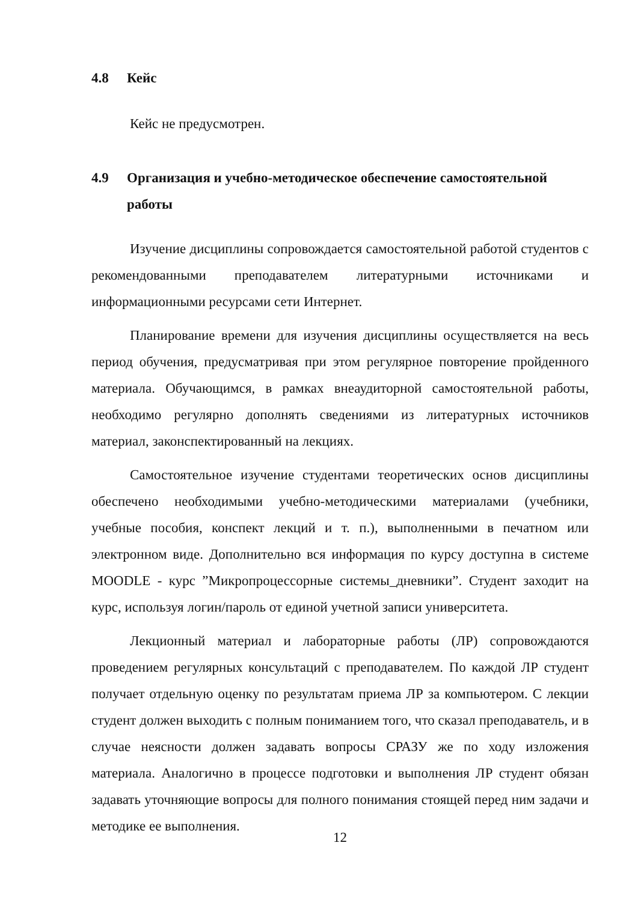4.8 Кейс
Кейс не предусмотрен.
4.9 Организация и учебно-методическое обеспечение самостоятельной работы
Изучение дисциплины сопровождается самостоятельной работой студентов с рекомендованными преподавателем литературными источниками и информационными ресурсами сети Интернет.
Планирование времени для изучения дисциплины осуществляется на весь период обучения, предусматривая при этом регулярное повторение пройденного материала. Обучающимся, в рамках внеаудиторной самостоятельной работы, необходимо регулярно дополнять сведениями из литературных источников материал, законспектированный на лекциях.
Самостоятельное изучение студентами теоретических основ дисциплины обеспечено необходимыми учебно-методическими материалами (учебники, учебные пособия, конспект лекций и т. п.), выполненными в печатном или электронном виде. Дополнительно вся информация по курсу доступна в системе MOODLE - курс ”Микропроцессорные системы_дневники”. Студент заходит на курс, используя логин/пароль от единой учетной записи университета.
Лекционный материал и лабораторные работы (ЛР) сопровождаются проведением регулярных консультаций с преподавателем. По каждой ЛР студент получает отдельную оценку по результатам приема ЛР за компьютером. С лекции студент должен выходить с полным пониманием того, что сказал преподаватель, и в случае неясности должен задавать вопросы СРАЗУ же по ходу изложения материала. Аналогично в процессе подготовки и выполнения ЛР студент обязан задавать уточняющие вопросы для полного понимания стоящей перед ним задачи и методике ее выполнения.
12